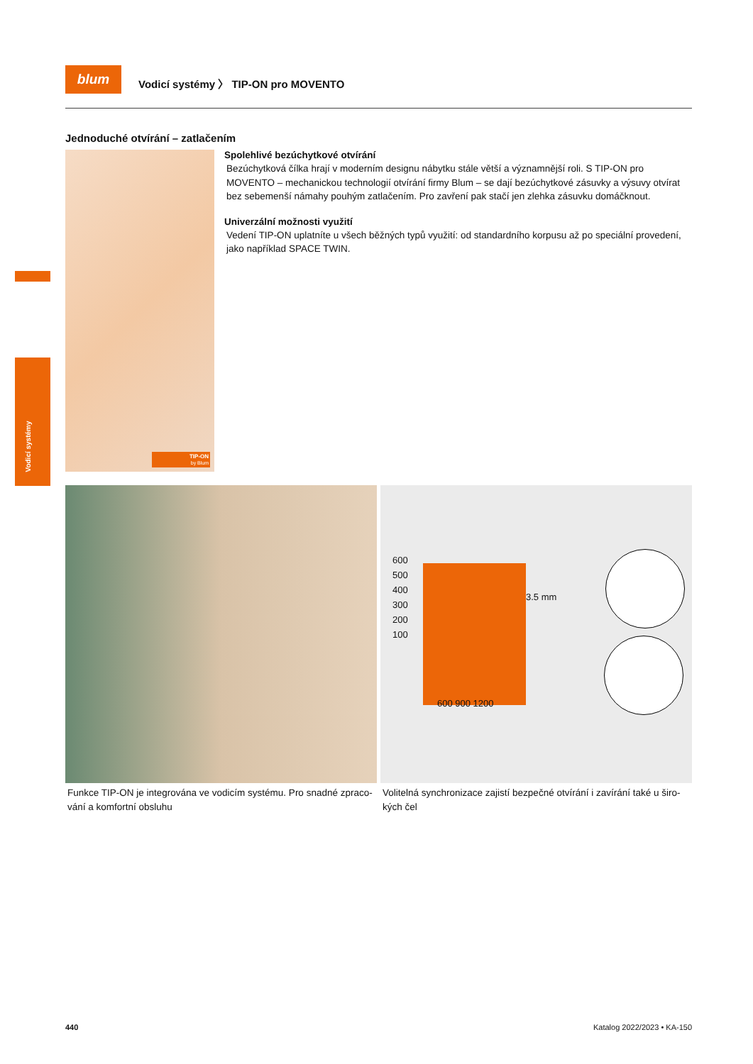blum
Vodicí systémy 〉 TIP-ON pro MOVENTO
Vodicí systémy
Jednoduché otvírání – zatlačením
TIP-ON
by Blum
Spolehlivé bezúchytkové otvírání
Bezúchytková čílka hrají v moderním designu nábytku stále větší a významnější roli. S TIP-ON pro MOVENTO – mechanickou tech­nologií otvírání firmy Blum – se dají bezúchyt­kové zásuvky a výsuvy otvírat bez sebemenší námahy pouhým zatlačením. Pro zavření pak stačí jen zlehka zásuvku domáčknout.
Univerzální možnosti využití
Vedení TIP-ON uplatníte u všech běžných typů využití: od standardního korpusu až po speciál­ní provedení, jako například SPACE TWIN.
Funkce TIP-ON je integrována ve vodicím systému. Pro snadné zpraco­vání a komfortní obsluhu
600
500
400
300
200
100
3.5 mm
600 900 1200
Volitelná synchronizace zajistí bezpečné otvírání i zavírání také u širo­kých čel
440 Katalog 2022/2023 • KA-150